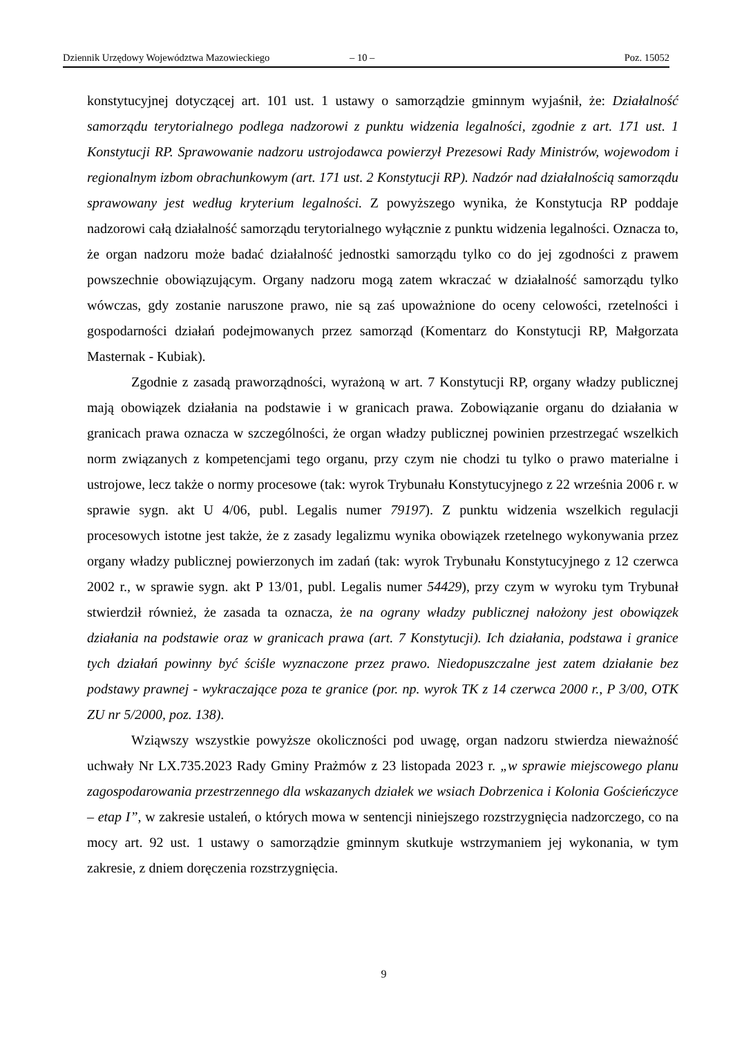Dziennik Urzędowy Województwa Mazowieckiego – 10 – Poz. 15052
konstytucyjnej dotyczącej art. 101 ust. 1 ustawy o samorządzie gminnym wyjaśnił, że: Działalność samorządu terytorialnego podlega nadzorowi z punktu widzenia legalności, zgodnie z art. 171 ust. 1 Konstytucji RP. Sprawowanie nadzoru ustrojodawca powierzył Prezesowi Rady Ministrów, wojewodom i regionalnym izbom obrachunkowym (art. 171 ust. 2 Konstytucji RP). Nadzór nad działalnością samorządu sprawowany jest według kryterium legalności. Z powyższego wynika, że Konstytucja RP poddaje nadzorowi całą działalność samorządu terytorialnego wyłącznie z punktu widzenia legalności. Oznacza to, że organ nadzoru może badać działalność jednostki samorządu tylko co do jej zgodności z prawem powszechnie obowiązującym. Organy nadzoru mogą zatem wkraczać w działalność samorządu tylko wówczas, gdy zostanie naruszone prawo, nie są zaś upoważnione do oceny celowości, rzetelności i gospodarności działań podejmowanych przez samorząd (Komentarz do Konstytucji RP, Małgorzata Masternak - Kubiak).
Zgodnie z zasadą praworządności, wyrażoną w art. 7 Konstytucji RP, organy władzy publicznej mają obowiązek działania na podstawie i w granicach prawa. Zobowiązanie organu do działania w granicach prawa oznacza w szczególności, że organ władzy publicznej powinien przestrzegać wszelkich norm związanych z kompetencjami tego organu, przy czym nie chodzi tu tylko o prawo materialne i ustrojowe, lecz także o normy procesowe (tak: wyrok Trybunału Konstytucyjnego z 22 września 2006 r. w sprawie sygn. akt U 4/06, publ. Legalis numer 79197). Z punktu widzenia wszelkich regulacji procesowych istotne jest także, że z zasady legalizmu wynika obowiązek rzetelnego wykonywania przez organy władzy publicznej powierzonych im zadań (tak: wyrok Trybunału Konstytucyjnego z 12 czerwca 2002 r., w sprawie sygn. akt P 13/01, publ. Legalis numer 54429), przy czym w wyroku tym Trybunał stwierdził również, że zasada ta oznacza, że na ograny władzy publicznej nałożony jest obowiązek działania na podstawie oraz w granicach prawa (art. 7 Konstytucji). Ich działania, podstawa i granice tych działań powinny być ściśle wyznaczone przez prawo. Niedopuszczalne jest zatem działanie bez podstawy prawnej - wykraczające poza te granice (por. np. wyrok TK z 14 czerwca 2000 r., P 3/00, OTK ZU nr 5/2000, poz. 138).
Wziąwszy wszystkie powyższe okoliczności pod uwagę, organ nadzoru stwierdza nieważność uchwały Nr LX.735.2023 Rady Gminy Prażmów z 23 listopada 2023 r. „w sprawie miejscowego planu zagospodarowania przestrzennego dla wskazanych działek we wsiach Dobrzenica i Kolonia Gościeńczyce – etap I”, w zakresie ustaleń, o których mowa w sentencji niniejszego rozstrzygnięcia nadzorczego, co na mocy art. 92 ust. 1 ustawy o samorządzie gminnym skutkuje wstrzymaniem jej wykonania, w tym zakresie, z dniem doręczenia rozstrzygnięcia.
9